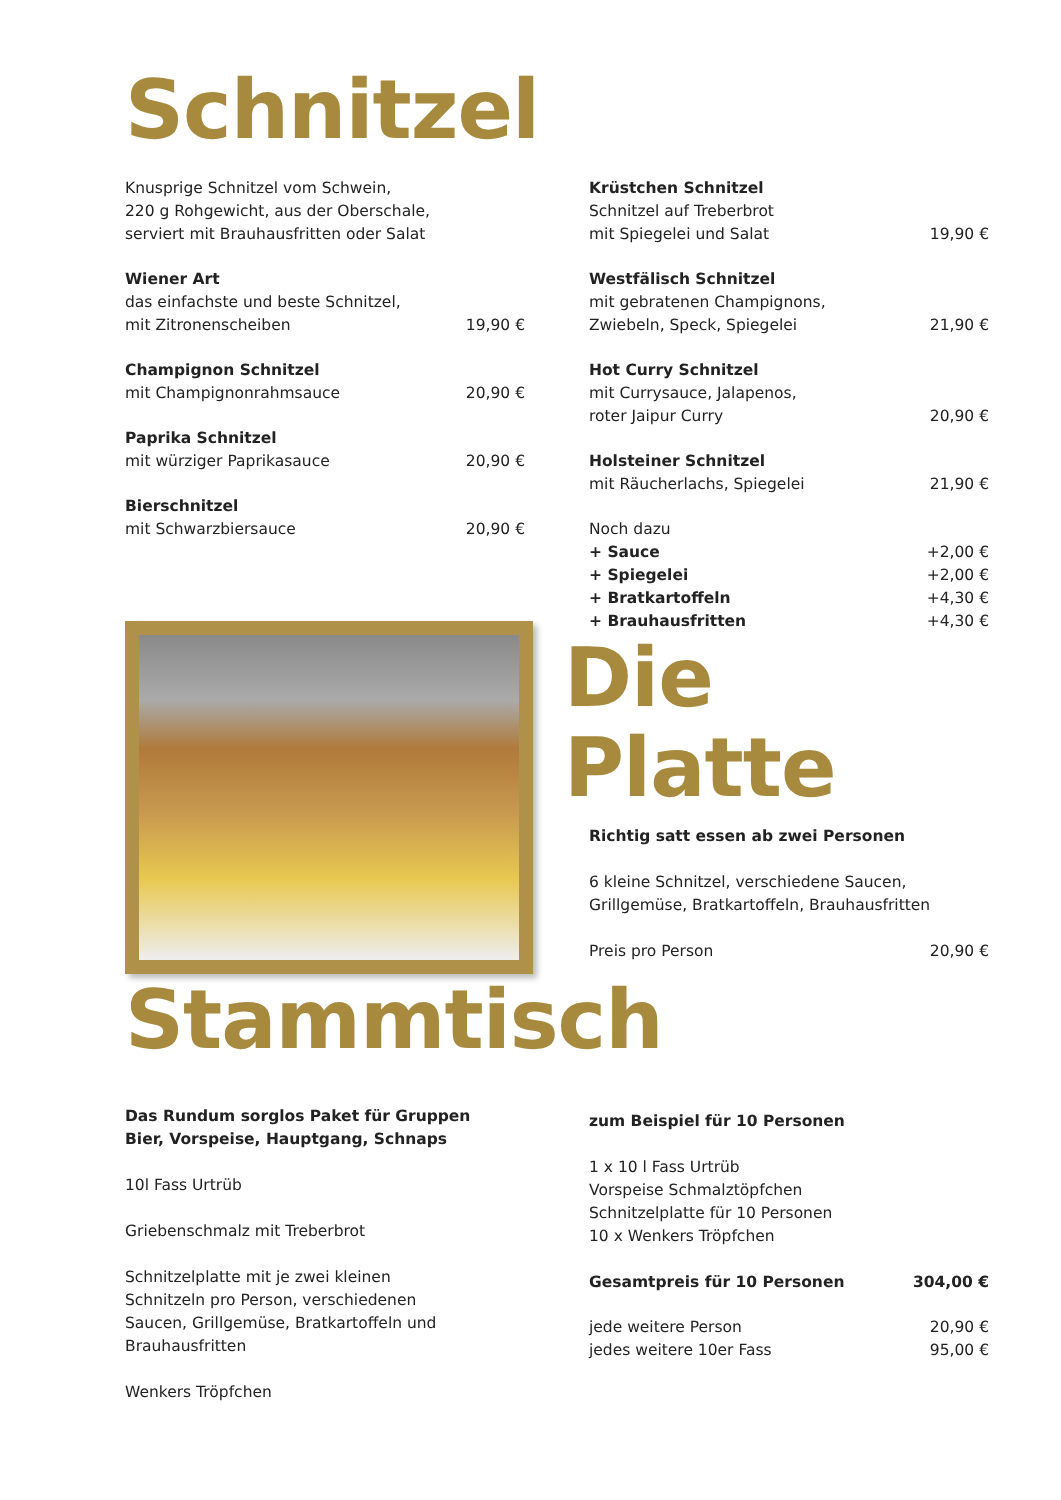Schnitzel
Knusprige Schnitzel vom Schwein,
220 g Rohgewicht, aus der Oberschale,
serviert mit Brauhausfritten oder Salat
Wiener Art
das einfachste und beste Schnitzel,
mit Zitronenscheiben
19,90 €
Champignon Schnitzel
mit Champignonrahmsauce
20,90 €
Paprika Schnitzel
mit würziger Paprikasauce
20,90 €
Bierschnitzel
mit Schwarzbiersauce
20,90 €
Krüstchen Schnitzel
Schnitzel auf Treberbrot
mit Spiegelei und Salat
19,90 €
Westfälisch Schnitzel
mit gebratenen Champignons,
Zwiebeln, Speck, Spiegelei
21,90 €
Hot Curry Schnitzel
mit Currysauce, Jalapenos,
roter Jaipur Curry
20,90 €
Holsteiner Schnitzel
mit Räucherlachs, Spiegelei
21,90 €
Noch dazu
+ Sauce
+2,00 €
+ Spiegelei
+2,00 €
+ Bratkartoffeln
+4,30 €
+ Brauhausfritten
+4,30 €
Die Platte
Richtig satt essen ab zwei Personen
6 kleine Schnitzel, verschiedene Saucen,
Grillgemüse, Bratkartoffeln, Brauhausfritten
Preis pro Person
20,90 €
Stammtisch
Das Rundum sorglos Paket für Gruppen
Bier, Vorspeise, Hauptgang, Schnaps
10l Fass Urtrüb
Griebenschmalz mit Treberbrot
Schnitzelplatte mit je zwei kleinen
Schnitzeln pro Person, verschiedenen
Saucen, Grillgemüse, Bratkartoffeln und
Brauhausfritten
Wenkers Tröpfchen
zum Beispiel für 10 Personen
1 x 10 l Fass Urtrüb
Vorspeise Schmalztöpfchen
Schnitzelplatte für 10 Personen
10 x Wenkers Tröpfchen
Gesamtpreis für 10 Personen
304,00 €
jede weitere Person
20,90 €
jedes weitere 10er Fass
95,00 €